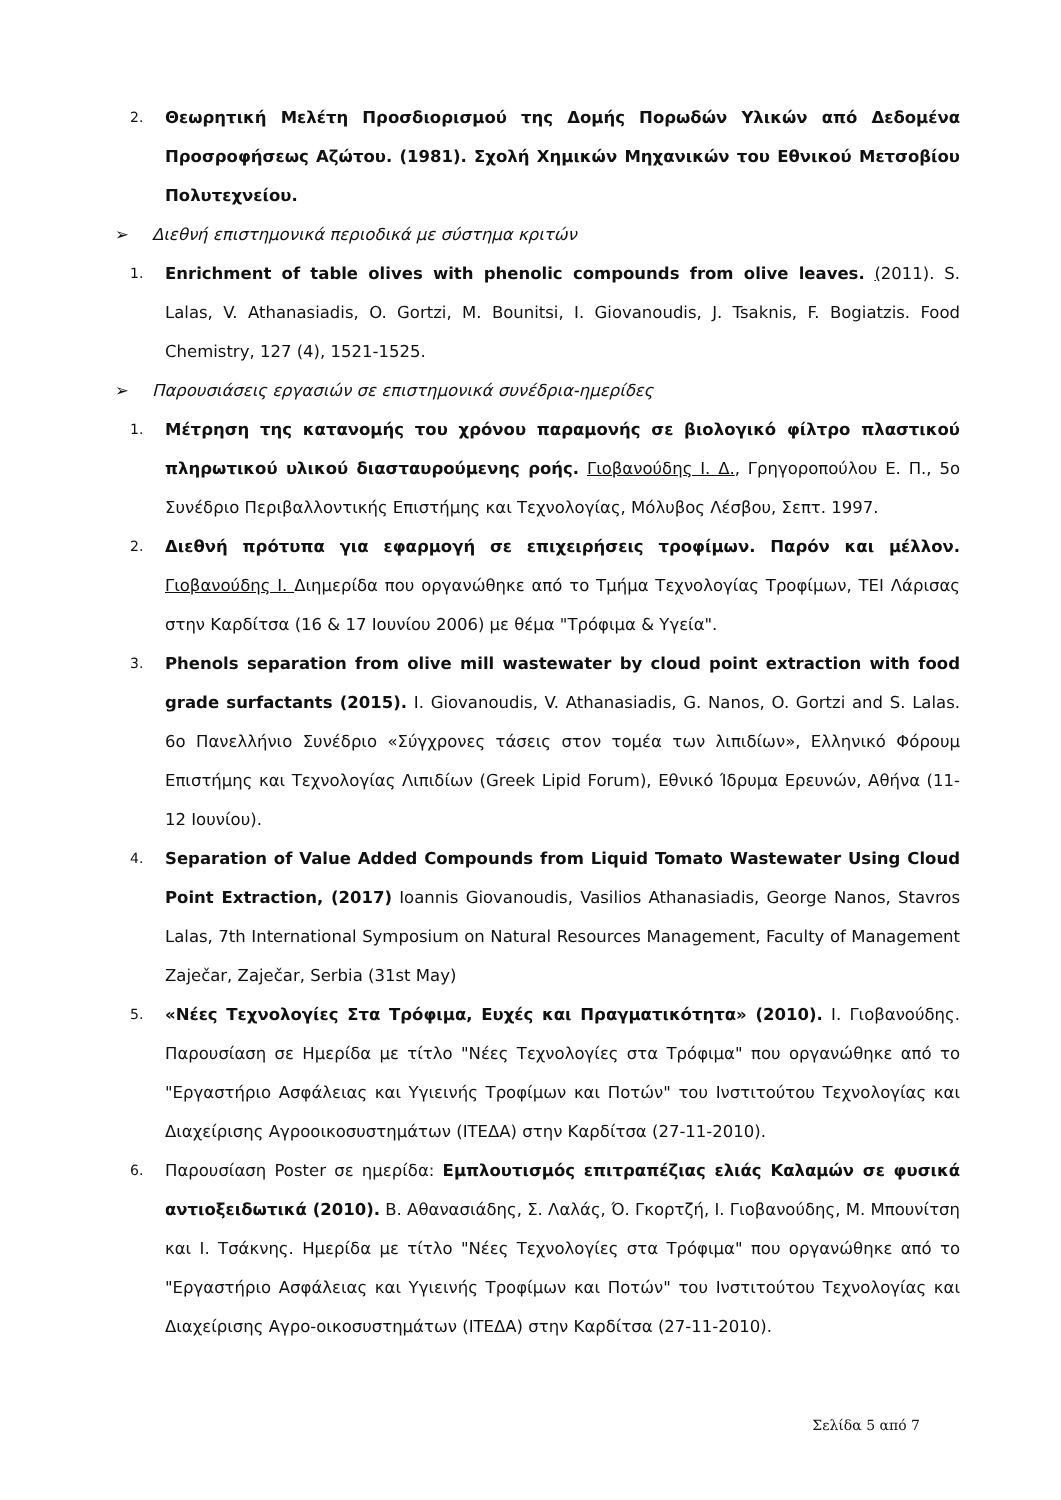2.
Θεωρητική Μελέτη Προσδιορισμού της Δομής Πορωδών Υλικών από Δεδομένα Προσροφήσεως Αζώτου. (1981). Σχολή Χημικών Μηχανικών του Εθνικού Μετσοβίου Πολυτεχνείου.
➢ Διεθνή επιστημονικά περιοδικά με σύστημα κριτών
1.
Enrichment of table olives with phenolic compounds from olive leaves. (2011). S. Lalas, V. Athanasiadis, O. Gortzi, M. Bounitsi, I. Giovanoudis, J. Tsaknis, F. Bogiatzis. Food Chemistry, 127 (4), 1521-1525.
➢ Παρουσιάσεις εργασιών σε επιστημονικά συνέδρια-ημερίδες
1.
Μέτρηση της κατανομής του χρόνου παραμονής σε βιολογικό φίλτρο πλαστικού πληρωτικού υλικού διασταυρούμενης ροής. Γιοβανούδης Ι. Δ., Γρηγοροπούλου Ε. Π., 5ο Συνέδριο Περιβαλλοντικής Επιστήμης και Τεχνολογίας, Μόλυβος Λέσβου, Σεπτ. 1997.
2.
Διεθνή πρότυπα για εφαρμογή σε επιχειρήσεις τροφίμων. Παρόν και μέλλον. Γιοβανούδης Ι. Διημερίδα που οργανώθηκε από το Τμήμα Τεχνολογίας Τροφίμων, ΤΕΙ Λάρισας στην Καρδίτσα (16 & 17 Ιουνίου 2006) με θέμα "Τρόφιμα & Υγεία".
3.
Phenols separation from olive mill wastewater by cloud point extraction with food grade surfactants (2015). I. Giovanoudis, V. Athanasiadis, G. Nanos, O. Gortzi and S. Lalas. 6ο Πανελλήνιο Συνέδριο «Σύγχρονες τάσεις στον τομέα των λιπιδίων», Ελληνικό Φόρουμ Επιστήμης και Τεχνολογίας Λιπιδίων (Greek Lipid Forum), Εθνικό Ίδρυμα Ερευνών, Αθήνα (11-12 Ιουνίου).
4.
Separation of Value Added Compounds from Liquid Tomato Wastewater Using Cloud Point Extraction, (2017) Ioannis Giovanoudis, Vasilios Athanasiadis, George Nanos, Stavros Lalas, 7th International Symposium on Natural Resources Management, Faculty of Management Zaječar, Zaječar, Serbia (31st May)
5.
«Νέες Τεχνολογίες Στα Τρόφιμα, Ευχές και Πραγματικότητα» (2010). Ι. Γιοβανούδης. Παρουσίαση σε Ημερίδα με τίτλο "Νέες Τεχνολογίες στα Τρόφιμα" που οργανώθηκε από το "Εργαστήριο Ασφάλειας και Υγιεινής Τροφίμων και Ποτών" του Ινστιτούτου Τεχνολογίας και Διαχείρισης Αγροοικοσυστημάτων (ΙΤΕΔΑ) στην Καρδίτσα (27-11-2010).
6.
Παρουσίαση Poster σε ημερίδα: Εμπλουτισμός επιτραπέζιας ελιάς Καλαμών σε φυσικά αντιοξειδωτικά (2010). Β. Αθανασιάδης, Σ. Λαλάς, Ό. Γκορτζή, Ι. Γιοβανούδης, Μ. Μπουνίτση και Ι. Τσάκνης. Ημερίδα με τίτλο "Νέες Τεχνολογίες στα Τρόφιμα" που οργανώθηκε από το "Εργαστήριο Ασφάλειας και Υγιεινής Τροφίμων και Ποτών" του Ινστιτούτου Τεχνολογίας και Διαχείρισης Αγρο-οικοσυστημάτων (ΙΤΕΔΑ) στην Καρδίτσα (27-11-2010).
Σελίδα 5 από 7